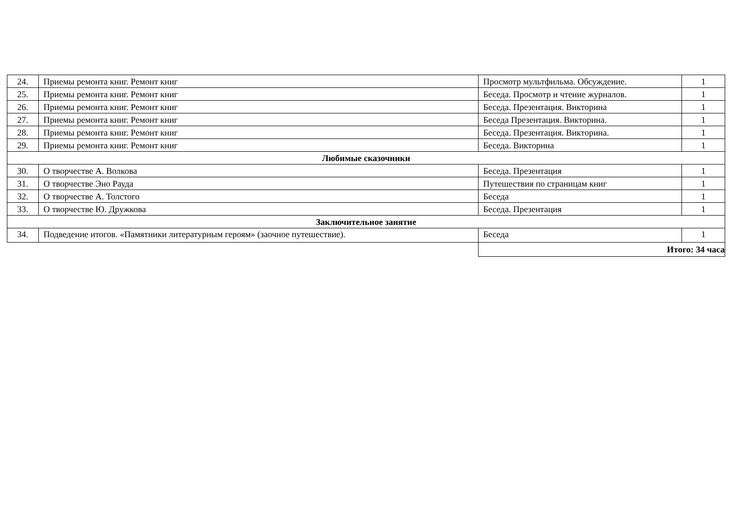| 24. | Приемы ремонта книг. Ремонт книг | Просмотр мультфильма. Обсуждение. | 1 |
| 25. | Приемы ремонта книг. Ремонт книг | Беседа. Просмотр и чтение журналов. | 1 |
| 26. | Приемы ремонта книг. Ремонт книг | Беседа. Презентация. Викторина | 1 |
| 27. | Приемы ремонта книг. Ремонт книг | Беседа Презентация. Викторина. | 1 |
| 28. | Приемы ремонта книг. Ремонт книг | Беседа. Презентация. Викторина. | 1 |
| 29. | Приемы ремонта книг. Ремонт книг | Беседа. Викторина | 1 |
| Любимые сказочники | | | |
| 30. | О творчестве А. Волкова | Беседа. Презентация | 1 |
| 31. | О творчестве Эно Рауда | Путешествия по страницам книг | 1 |
| 32. | О творчестве А. Толстого | Беседа | 1 |
| 33. | О творчестве Ю. Дружкова | Беседа. Презентация | 1 |
| Заключительное занятие | | | |
| 34. | Подведение итогов. «Памятники литературным героям» (заочное путешествие). | Беседа | 1 |
| | | Итого: 34 часа | |